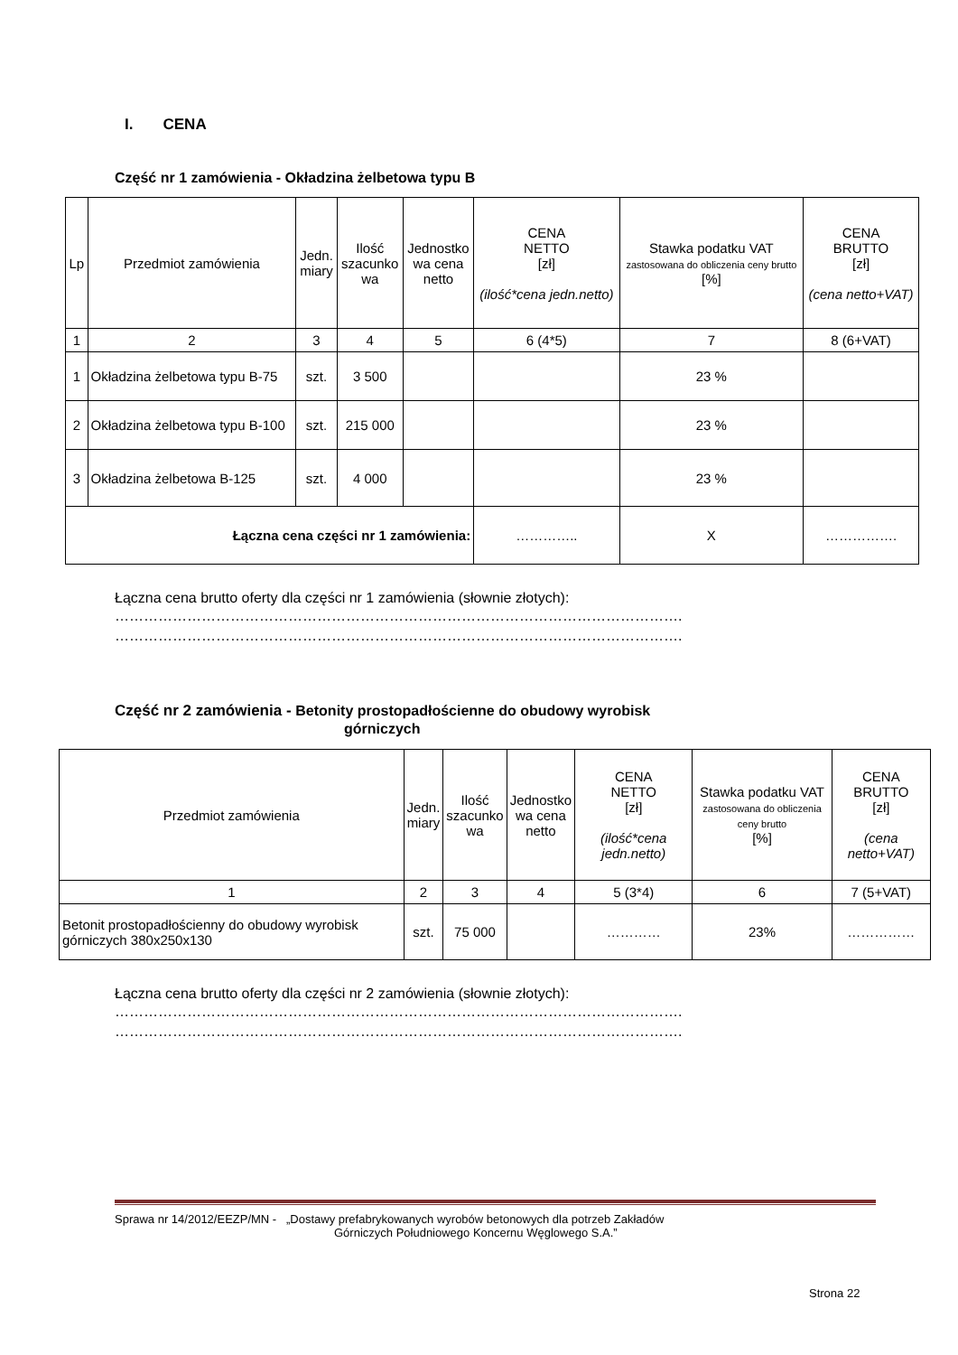I. CENA
Część nr 1 zamówienia - Okładzina żelbetowa typu B
| Lp | Przedmiot zamówienia | Jedn. miary | Ilość szacunko wa | Jednostko wa cena netto | CENA NETTO [zł] (ilość*cena jedn.netto) | Stawka podatku VAT zastosowana do obliczenia ceny brutto [%] | CENA BRUTTO [zł] (cena netto+VAT) |
| --- | --- | --- | --- | --- | --- | --- | --- |
| 1 | 2 | 3 | 4 | 5 | 6 (4*5) | 7 | 8 (6+VAT) |
| 1 | Okładzina żelbetowa typu B-75 | szt. | 3 500 | | | 23 % | |
| 2 | Okładzina żelbetowa typu B-100 | szt. | 215 000 | | | 23 % | |
| 3 | Okładzina żelbetowa B-125 | szt. | 4 000 | | | 23 % | |
| Łączna cena części nr 1 zamówienia: | | | | | ………….. | X | ……………. |
Łączna cena brutto oferty dla części nr 1 zamówienia (słownie złotych):
……………………………………………………………………………………………………….
……………………………………………………………………………………………………….
Część nr 2 zamówienia - Betonity prostopadłościenne do obudowy wyrobisk
górniczych
| Przedmiot zamówienia | Jedn. miary | Ilość szacunko wa | Jednostko wa cena netto | CENA NETTO [zł] (ilość*cena jedn.netto) | Stawka podatku VAT zastosowana do obliczenia ceny brutto [%] | CENA BRUTTO [zł] (cena netto+VAT) |
| --- | --- | --- | --- | --- | --- | --- |
| 1 | 2 | 3 | 4 | 5 (3*4) | 6 | 7 (5+VAT) |
| Betonit prostopadłościenny do obudowy wyrobisk górniczych 380x250x130 | szt. | 75 000 | | ………… | 23% | …………… |
Łączna cena brutto oferty dla części nr 2 zamówienia (słownie złotych):
……………………………………………………………………………………………………….
……………………………………………………………………………………………………….
Sprawa nr 14/2012/EEZP/MN - „Dostawy prefabrykowanych wyrobów betonowych dla potrzeb Zakładów
Górniczych Południowego Koncernu Węglowego S.A.”
Strona 22